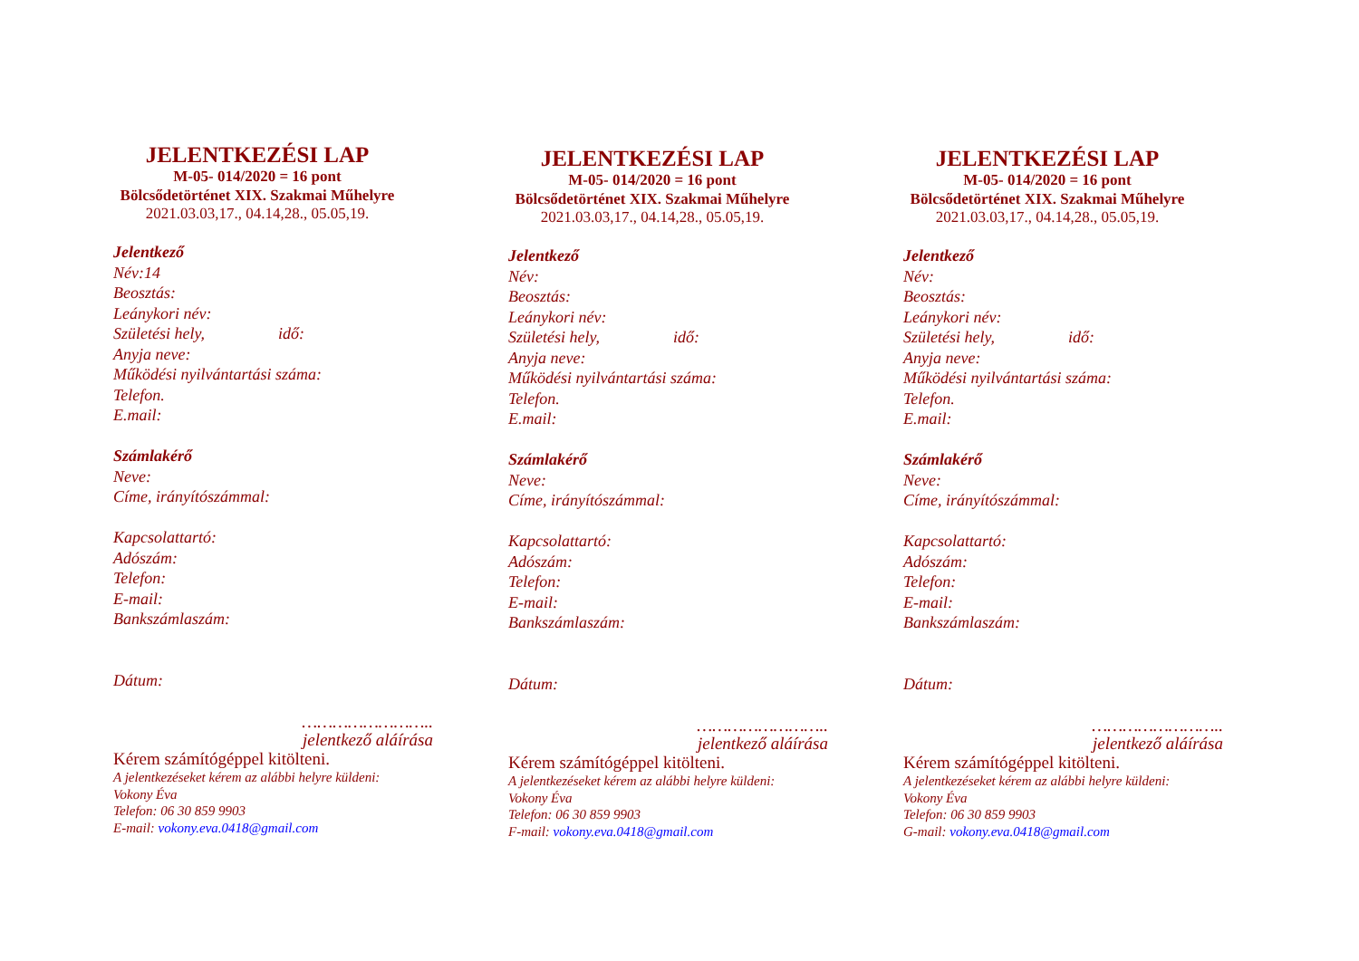JELENTKEZÉSI LAP
M-05- 014/2020 = 16 pont
Bölcsődetörténet XIX. Szakmai Műhelyre
2021.03.03,17., 04.14,28., 05.05,19.
Jelentkező
Név:14
Beosztás:
Leánykori név:
Születési hely, idő:
Anyja neve:
Működési nyilvántartási száma:
Telefon.
E.mail:
Számlakérő
Neve:
Címe, irányítószámmal:
Kapcsolattartó:
Adószám:
Telefon:
E-mail:
Bankszámlaszám:
Dátum:
……………………..
jelentkező aláírása
Kérem számítógéppel kitölteni.
A jelentkezéseket kérem az alábbi helyre küldeni:
Vokony Éva
Telefon: 06 30 859 9903
E-mail: vokony.eva.0418@gmail.com
JELENTKEZÉSI LAP
M-05- 014/2020 = 16 pont
Bölcsődetörténet XIX. Szakmai Műhelyre
2021.03.03,17., 04.14,28., 05.05,19.
Jelentkező
Név:
Beosztás:
Leánykori név:
Születési hely, idő:
Anyja neve:
Működési nyilvántartási száma:
Telefon.
E.mail:
Számlakérő
Neve:
Címe, irányítószámmal:
Kapcsolattartó:
Adószám:
Telefon:
E-mail:
Bankszámlaszám:
Dátum:
……………………..
jelentkező aláírása
Kérem számítógéppel kitölteni.
A jelentkezéseket kérem az alábbi helyre küldeni:
Vokony Éva
Telefon: 06 30 859 9903
F-mail: vokony.eva.0418@gmail.com
JELENTKEZÉSI LAP
M-05- 014/2020 = 16 pont
Bölcsődetörténet XIX. Szakmai Műhelyre
2021.03.03,17., 04.14,28., 05.05,19.
Jelentkező
Név:
Beosztás:
Leánykori név:
Születési hely, idő:
Anyja neve:
Működési nyilvántartási száma:
Telefon.
E.mail:
Számlakérő
Neve:
Címe, irányítószámmal:
Kapcsolattartó:
Adószám:
Telefon:
E-mail:
Bankszámlaszám:
Dátum:
……………………..
jelentkező aláírása
Kérem számítógéppel kitölteni.
A jelentkezéseket kérem az alábbi helyre küldeni:
Vokony Éva
Telefon: 06 30 859 9903
G-mail: vokony.eva.0418@gmail.com